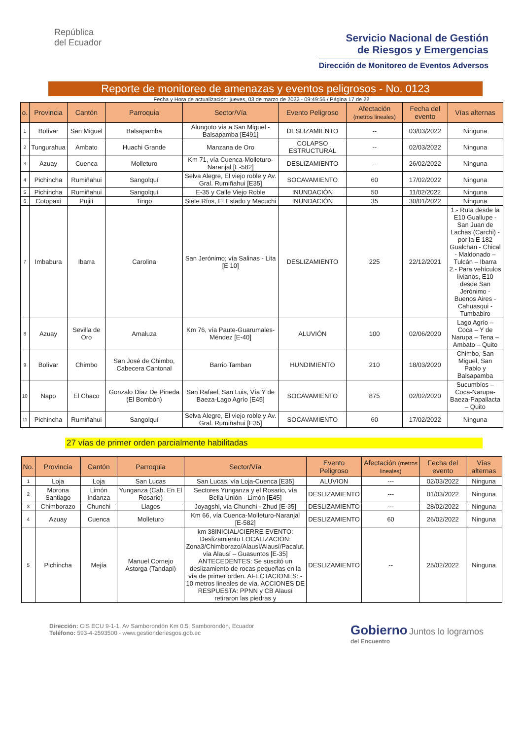República
del Ecuador
Servicio Nacional de Gestión
de Riesgos y Emergencias
Dirección de Monitoreo de Eventos Adversos
Reporte de monitoreo de amenazas y eventos peligrosos - No. 0123
Fecha y Hora de actualización: jueves, 03 de marzo de 2022 - 09:49:56 / Página 17 de 22
| o. | Provincia | Cantón | Parroquia | Sector/Vía | Evento Peligroso | Afectación (metros lineales) | Fecha del evento | Vías alternas |
| --- | --- | --- | --- | --- | --- | --- | --- | --- |
| 1 | Bolívar | San Miguel | Balsapamba | Alungoto vía a San Miguel - Balsapamba [E491] | DESLIZAMIENTO | -- | 03/03/2022 | Ninguna |
| 2 | Tungurahua | Ambato | Huachi Grande | Manzana de Oro | COLAPSO ESTRUCTURAL | -- | 02/03/2022 | Ninguna |
| 3 | Azuay | Cuenca | Molleturo | Km 71, vía Cuenca-Molleturo-Naranjal [E-582] | DESLIZAMIENTO | -- | 26/02/2022 | Ninguna |
| 4 | Pichincha | Rumiñahui | Sangolquí | Selva Alegre, El viejo roble y Av. Gral. Rumiñahui [E35] | SOCAVAMIENTO | 60 | 17/02/2022 | Ninguna |
| 5 | Pichincha | Rumiñahui | Sangolquí | E-35 y Calle Viejo Roble | INUNDACIÓN | 50 | 11/02/2022 | Ninguna |
| 6 | Cotopaxi | Pujilí | Tingo | Siete Ríos, El Estado y Macuchi | INUNDACIÓN | 35 | 30/01/2022 | Ninguna |
| 7 | Imbabura | Ibarra | Carolina | San Jerónimo; vía Salinas - Lita [E 10] | DESLIZAMIENTO | 225 | 22/12/2021 | 1.- Ruta desde la E10 Guallupe - San Juan de Lachas (Carchi) - por la E 182 Gualchan - Chical - Maldonado – Tulcán – Ibarra 2.- Para vehículos livianos, E10 desde San Jerónimo - Buenos Aires - Cahuasqui - Tumbabiro |
| 8 | Azuay | Sevilla de Oro | Amaluza | Km 76, vía Paute-Guarumales-Méndez [E-40] | ALUVIÓN | 100 | 02/06/2020 | Lago Agrío – Coca – Y de Narupa – Tena – Ambato – Quito |
| 9 | Bolívar | Chimbo | San José de Chimbo, Cabecera Cantonal | Barrio Tamban | HUNDIMIENTO | 210 | 18/03/2020 | Chimbo, San Miguel, San Pablo y Balsapamba |
| 10 | Napo | El Chaco | Gonzalo Díaz De Pineda (El Bombón) | San Rafael, San Luis, Vía Y de Baeza-Lago Agrío [E45] | SOCAVAMIENTO | 875 | 02/02/2020 | Sucumbíos – Coca-Narupa-Baeza-Papallacta – Quito |
| 11 | Pichincha | Rumiñahui | Sangolquí | Selva Alegre, El viejo roble y Av. Gral. Rumiñahui [E35] | SOCAVAMIENTO | 60 | 17/02/2022 | Ninguna |
27 vías de primer orden parcialmente habilitadas
| No. | Provincia | Cantón | Parroquia | Sector/Vía | Evento Peligroso | Afectación (metros lineales) | Fecha del evento | Vías alternas |
| --- | --- | --- | --- | --- | --- | --- | --- | --- |
| 1 | Loja | Loja | San Lucas | San Lucas, vía Loja-Cuenca [E35] | ALUVION | --- | 02/03/2022 | Ninguna |
| 2 | Morona Santiago | Limón Indanza | Yunganza (Cab. En El Rosario) | Sectores Yunganza y el Rosario, vía Bella Unión - Limón [E45] | DESLIZAMIENTO | --- | 01/03/2022 | Ninguna |
| 3 | Chimborazo | Chunchi | Llagos | Joyagshi, vía Chunchi - Zhud [E-35] | DESLIZAMIENTO | --- | 28/02/2022 | Ninguna |
| 4 | Azuay | Cuenca | Molleturo | Km 66, vía Cuenca-Molleturo-Naranjal [E-582] | DESLIZAMIENTO | 60 | 26/02/2022 | Ninguna |
| 5 | Pichincha | Mejía | Manuel Cornejo Astorga (Tandapi) | km 38INICIAL/CIERRE EVENTO: Deslizamiento LOCALIZACIÓN: Zona3/Chimborazo/Alausí/Alausí/Pacalut, vía Alausí – Guasuntos [E-35] ANTECEDENTES: Se suscitó un deslizamiento de rocas pequeñas en la vía de primer orden. AFECTACIONES: - 10 metros lineales de vía. ACCIONES DE RESPUESTA: PPNN y CB Alausí retiraron las piedras y | DESLIZAMIENTO | -- | 25/02/2022 | Ninguna |
Dirección: CIS ECU 9-1-1, Av Samborondón Km 0.5, Samborondón, Ecuador
Teléfono: 593-4-2593500 - www.gestionderiesgos.gob.ec
Gobierno Juntos lo logramos
del Encuentro